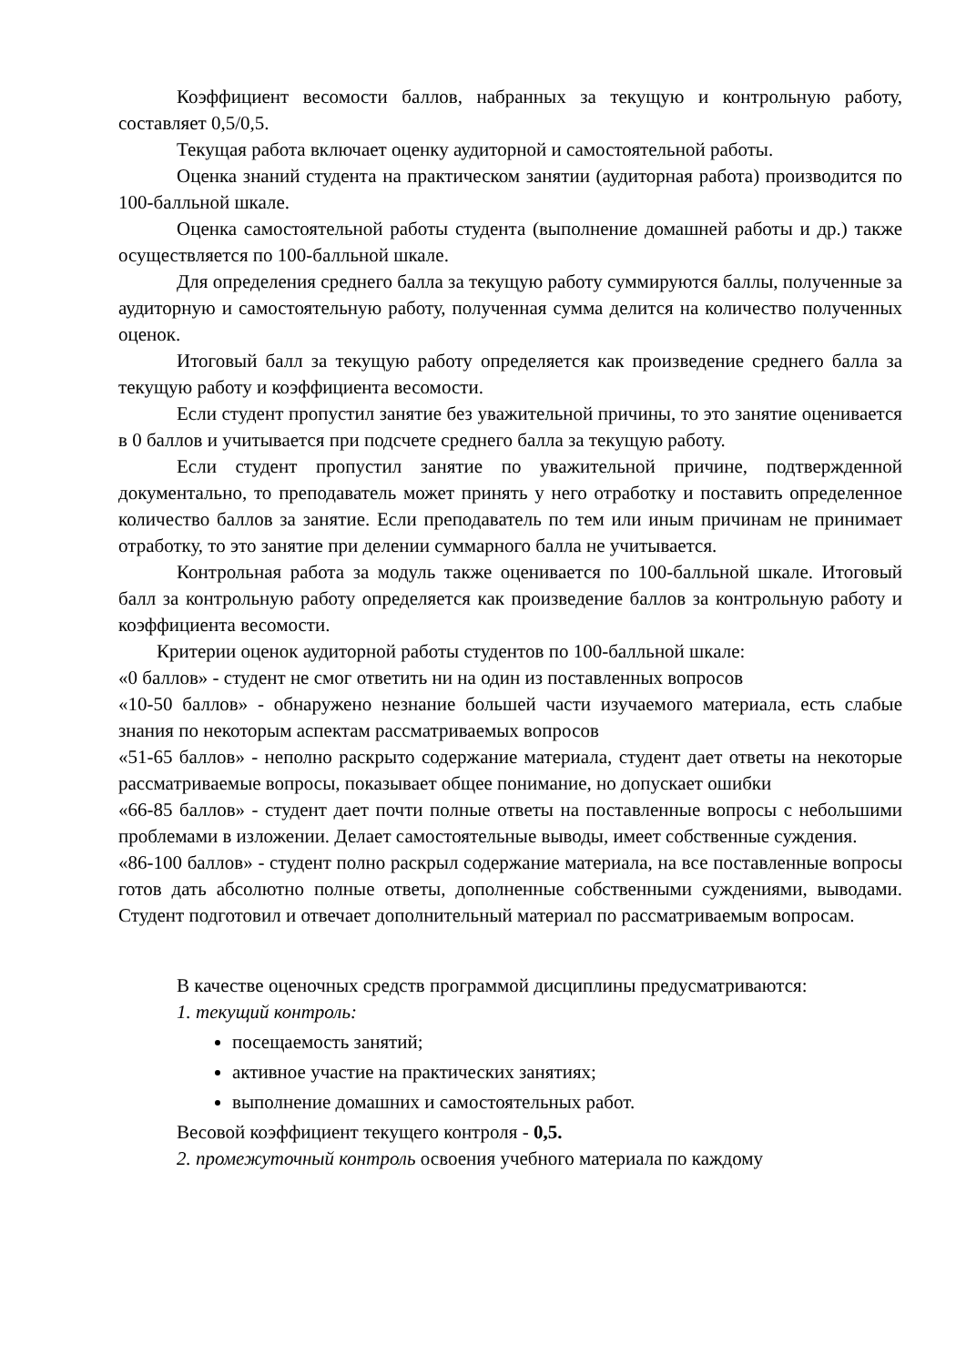Коэффициент весомости баллов, набранных за текущую и контрольную работу, составляет 0,5/0,5.
Текущая работа включает оценку аудиторной и самостоятельной работы.
Оценка знаний студента на практическом занятии (аудиторная работа) производится по 100-балльной шкале.
Оценка самостоятельной работы студента (выполнение домашней работы и др.) также осуществляется по 100-балльной шкале.
Для определения среднего балла за текущую работу суммируются баллы, полученные за аудиторную и самостоятельную работу, полученная сумма делится на количество полученных оценок.
Итоговый балл за текущую работу определяется как произведение среднего балла за текущую работу и коэффициента весомости.
Если студент пропустил занятие без уважительной причины, то это занятие оценивается в 0 баллов и учитывается при подсчете среднего балла за текущую работу.
Если студент пропустил занятие по уважительной причине, подтвержденной документально, то преподаватель может принять у него отработку и поставить определенное количество баллов за занятие. Если преподаватель по тем или иным причинам не принимает отработку, то это занятие при делении суммарного балла не учитывается.
Контрольная работа за модуль также оценивается по 100-балльной шкале. Итоговый балл за контрольную работу определяется как произведение баллов за контрольную работу и коэффициента весомости.
Критерии оценок аудиторной работы студентов по 100-балльной шкале:
«0 баллов» - студент не смог ответить ни на один из поставленных вопросов
«10-50 баллов» - обнаружено незнание большей части изучаемого материала, есть слабые знания по некоторым аспектам рассматриваемых вопросов
«51-65 баллов» - неполно раскрыто содержание материала, студент дает ответы на некоторые рассматриваемые вопросы, показывает общее понимание, но допускает ошибки
«66-85 баллов» - студент дает почти полные ответы на поставленные вопросы с небольшими проблемами в изложении. Делает самостоятельные выводы, имеет собственные суждения.
«86-100 баллов» - студент полно раскрыл содержание материала, на все поставленные вопросы готов дать абсолютно полные ответы, дополненные собственными суждениями, выводами. Студент подготовил и отвечает дополнительный материал по рассматриваемым вопросам.
В качестве оценочных средств программой дисциплины предусматриваются:
1. текущий контроль:
посещаемость занятий;
активное участие на практических занятиях;
выполнение домашних и самостоятельных работ.
Весовой коэффициент текущего контроля - 0,5.
2. промежуточный контроль освоения учебного материала по каждому